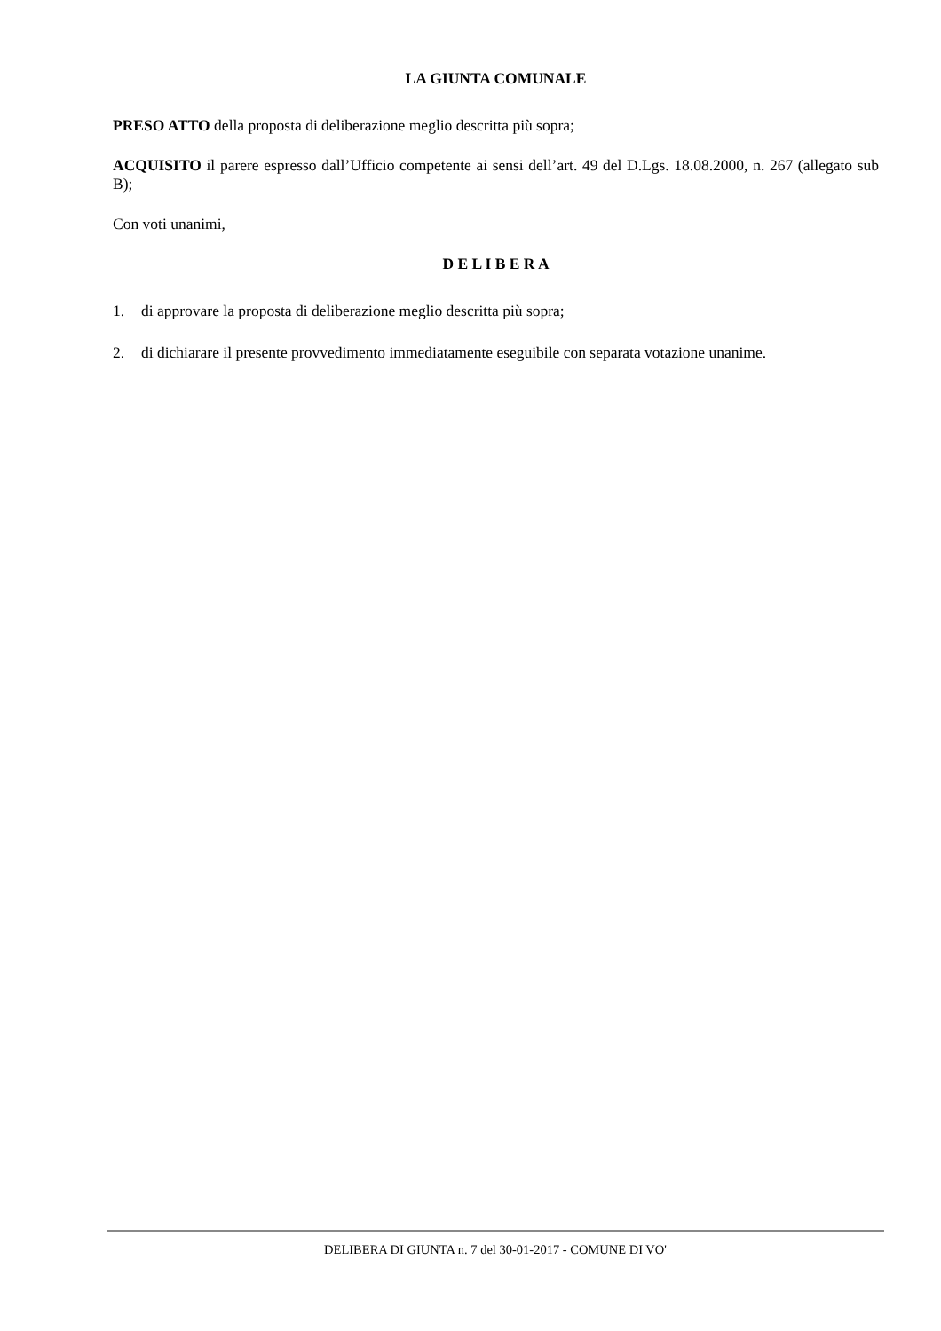LA GIUNTA COMUNALE
PRESO ATTO della proposta di deliberazione meglio descritta più sopra;
ACQUISITO il parere espresso dall’Ufficio competente ai sensi dell’art. 49 del D.Lgs. 18.08.2000, n. 267 (allegato sub B);
Con voti unanimi,
D E L I B E R A
1. di approvare la proposta di deliberazione meglio descritta più sopra;
2. di dichiarare il presente provvedimento immediatamente eseguibile con separata votazione unanime.
DELIBERA DI GIUNTA n. 7 del 30-01-2017 - COMUNE DI VO'